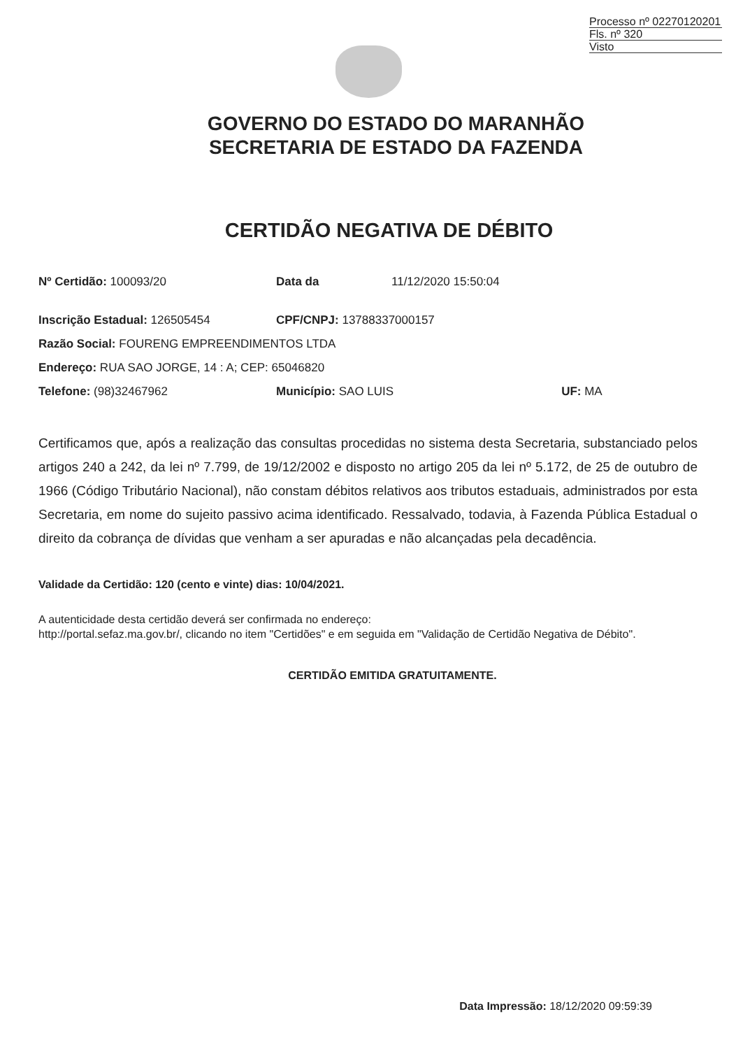Processo nº 02270120201
Fls. nº 320
Visto
GOVERNO DO ESTADO DO MARANHÃO
SECRETARIA DE ESTADO DA FAZENDA
CERTIDÃO NEGATIVA DE DÉBITO
| Nº Certidão: 100093/20 | Data da | 11/12/2020 15:50:04 | |
| Inscrição Estadual: 126505454 | CPF/CNPJ: 13788337000157 | | |
| Razão Social: FOURENG EMPREENDIMENTOS LTDA | | | |
| Endereço: RUA SAO JORGE, 14 : A; CEP: 65046820 | | | |
| Telefone: (98)32467962 | Município: SAO LUIS | | UF: MA |
Certificamos que, após a realização das consultas procedidas no sistema desta Secretaria, substanciado pelos artigos 240 a 242, da lei nº 7.799, de 19/12/2002 e disposto no artigo 205 da lei nº 5.172, de 25 de outubro de 1966 (Código Tributário Nacional), não constam débitos relativos aos tributos estaduais, administrados por esta Secretaria, em nome do sujeito passivo acima identificado. Ressalvado, todavia, à Fazenda Pública Estadual o direito da cobrança de dívidas que venham a ser apuradas e não alcançadas pela decadência.
Validade da Certidão: 120 (cento e vinte) dias: 10/04/2021.
A autenticidade desta certidão deverá ser confirmada no endereço:
http://portal.sefaz.ma.gov.br/, clicando no item "Certidões" e em seguida em "Validação de Certidão Negativa de Débito".
CERTIDÃO EMITIDA GRATUITAMENTE.
Data Impressão: 18/12/2020 09:59:39